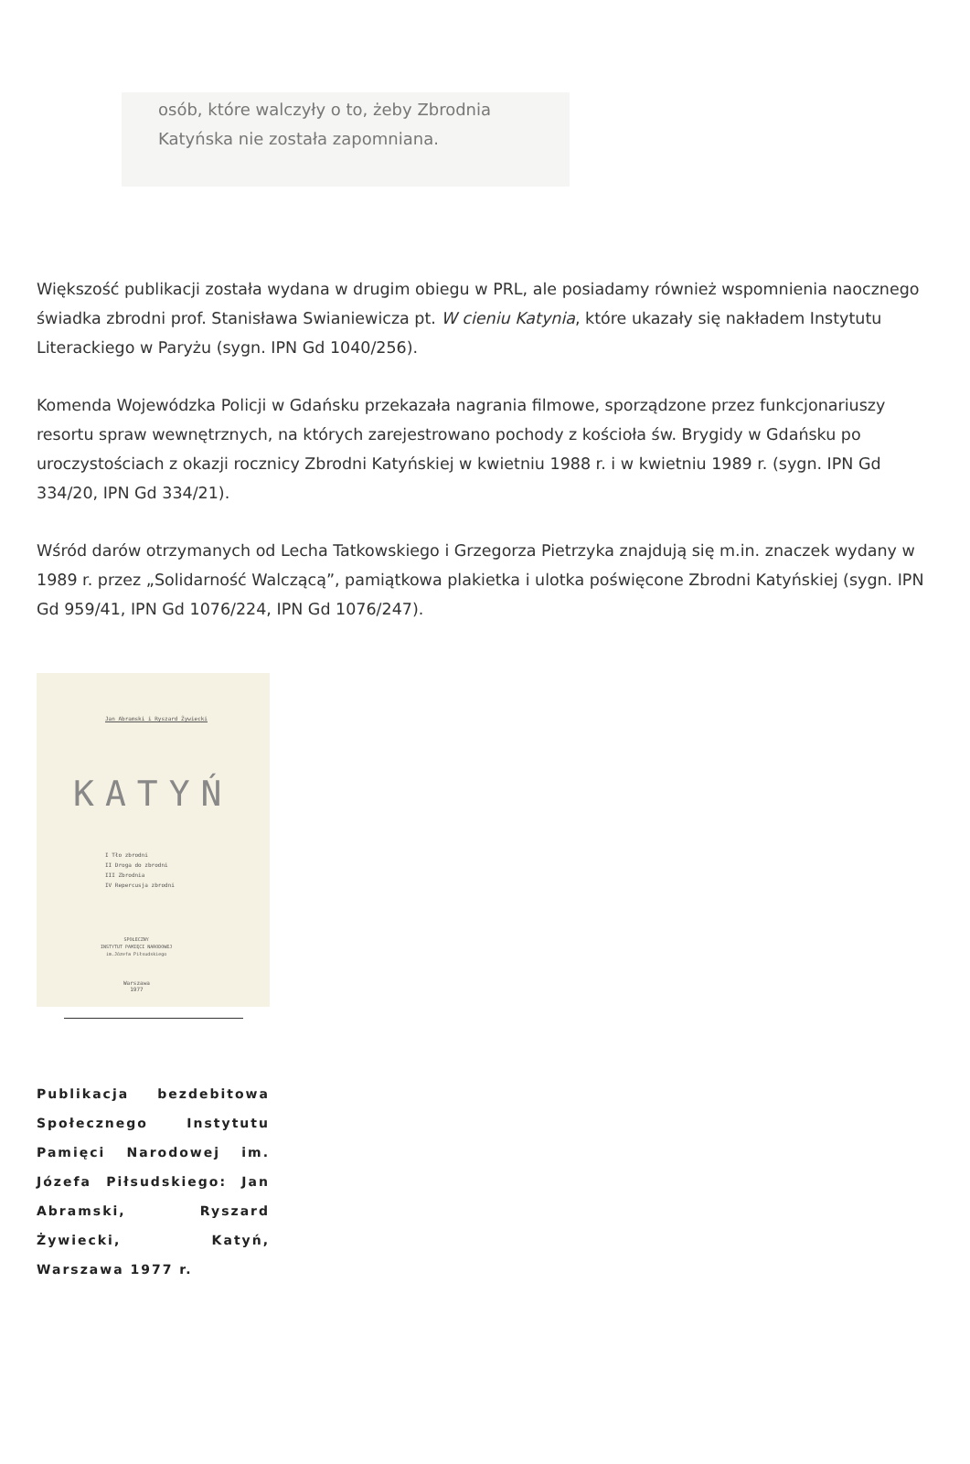osób, które walczyły o to, żeby Zbrodnia Katyńska nie została zapomniana.
Większość publikacji została wydana w drugim obiegu w PRL, ale posiadamy również wspomnienia naocznego świadka zbrodni prof. Stanisława Swianiewicza pt. W cieniu Katynia, które ukazały się nakładem Instytutu Literackiego w Paryżu (sygn. IPN Gd 1040/256).
Komenda Wojewódzka Policji w Gdańsku przekazała nagrania filmowe, sporządzone przez funkcjonariuszy resortu spraw wewnętrznych, na których zarejestrowano pochody z kościoła św. Brygidy w Gdańsku po uroczystościach z okazji rocznicy Zbrodni Katyńskiej w kwietniu 1988 r. i w kwietniu 1989 r. (sygn. IPN Gd 334/20, IPN Gd 334/21).
Wśród darów otrzymanych od Lecha Tatkowskiego i Grzegorza Pietrzyka znajdują się m.in. znaczek wydany w 1989 r. przez „Solidarność Walczącą”, pamiątkowa plakietka i ulotka poświęcone Zbrodni Katyńskiej (sygn. IPN Gd 959/41, IPN Gd 1076/224, IPN Gd 1076/247).
Jan Abramski i Ryszard Żywiecki
KATYŃ
I Tło zbrodni
II Droga do zbrodni
III Zbrodnia
IV Repercusja zbrodni
SPOŁECZNY
INSTYTUT PAMIĘCI NARODOWEJ
im.Józefa Piłsudskiego
Warszawa
1977
Publikacja bezdebitowa Społecznego Instytutu Pamięci Narodowej im. Józefa Piłsudskiego: Jan Abramski, Ryszard Żywiecki, Katyń, Warszawa 1977 r.